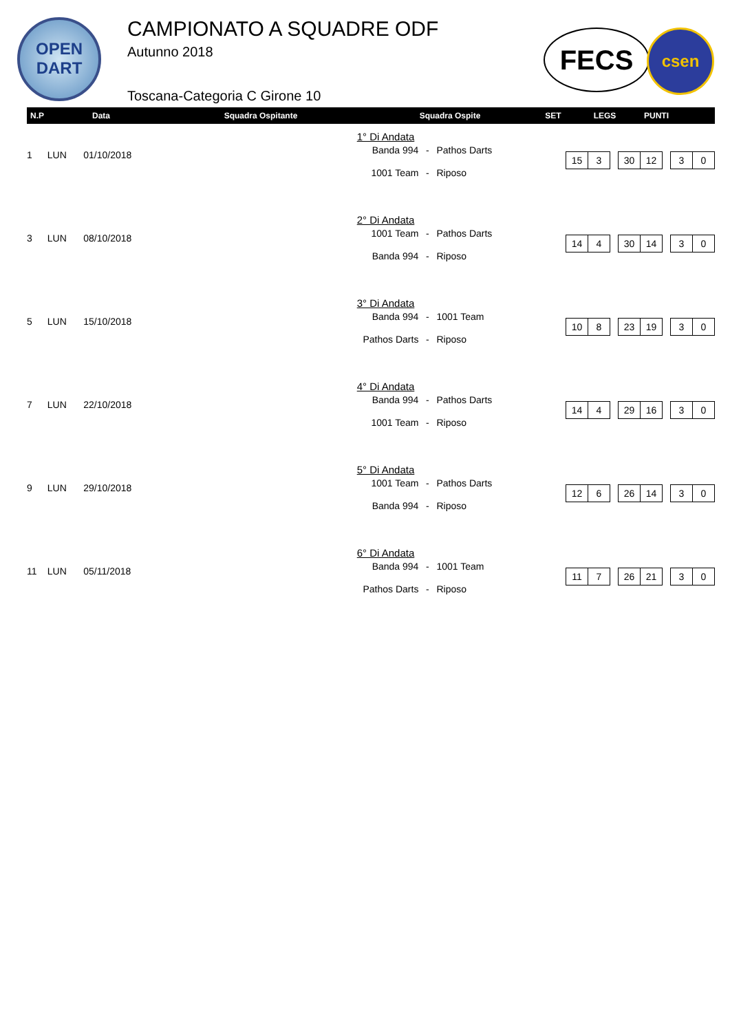OPEN
DART
CAMPIONATO A SQUADRE ODF
Autunno 2018
Toscana-Categoria C Girone 10
FECS csen
N.P Data Squadra Ospitante Squadra Ospite SET LEGS PUNTI
1° Di Andata
1 LUN 01/10/2018
Banda 994 - Pathos Darts
1001 Team - Riposo
15 3 30 12 3 0
2° Di Andata
3 LUN 08/10/2018
1001 Team - Pathos Darts
Banda 994 - Riposo
14 4 30 14 3 0
3° Di Andata
5 LUN 15/10/2018
Banda 994 - 1001 Team
Pathos Darts - Riposo
10 8 23 19 3 0
4° Di Andata
7 LUN 22/10/2018
Banda 994 - Pathos Darts
1001 Team - Riposo
14 4 29 16 3 0
5° Di Andata
9 LUN 29/10/2018
1001 Team - Pathos Darts
Banda 994 - Riposo
12 6 26 14 3 0
6° Di Andata
11 LUN 05/11/2018
Banda 994 - 1001 Team
Pathos Darts - Riposo
11 7 26 21 3 0